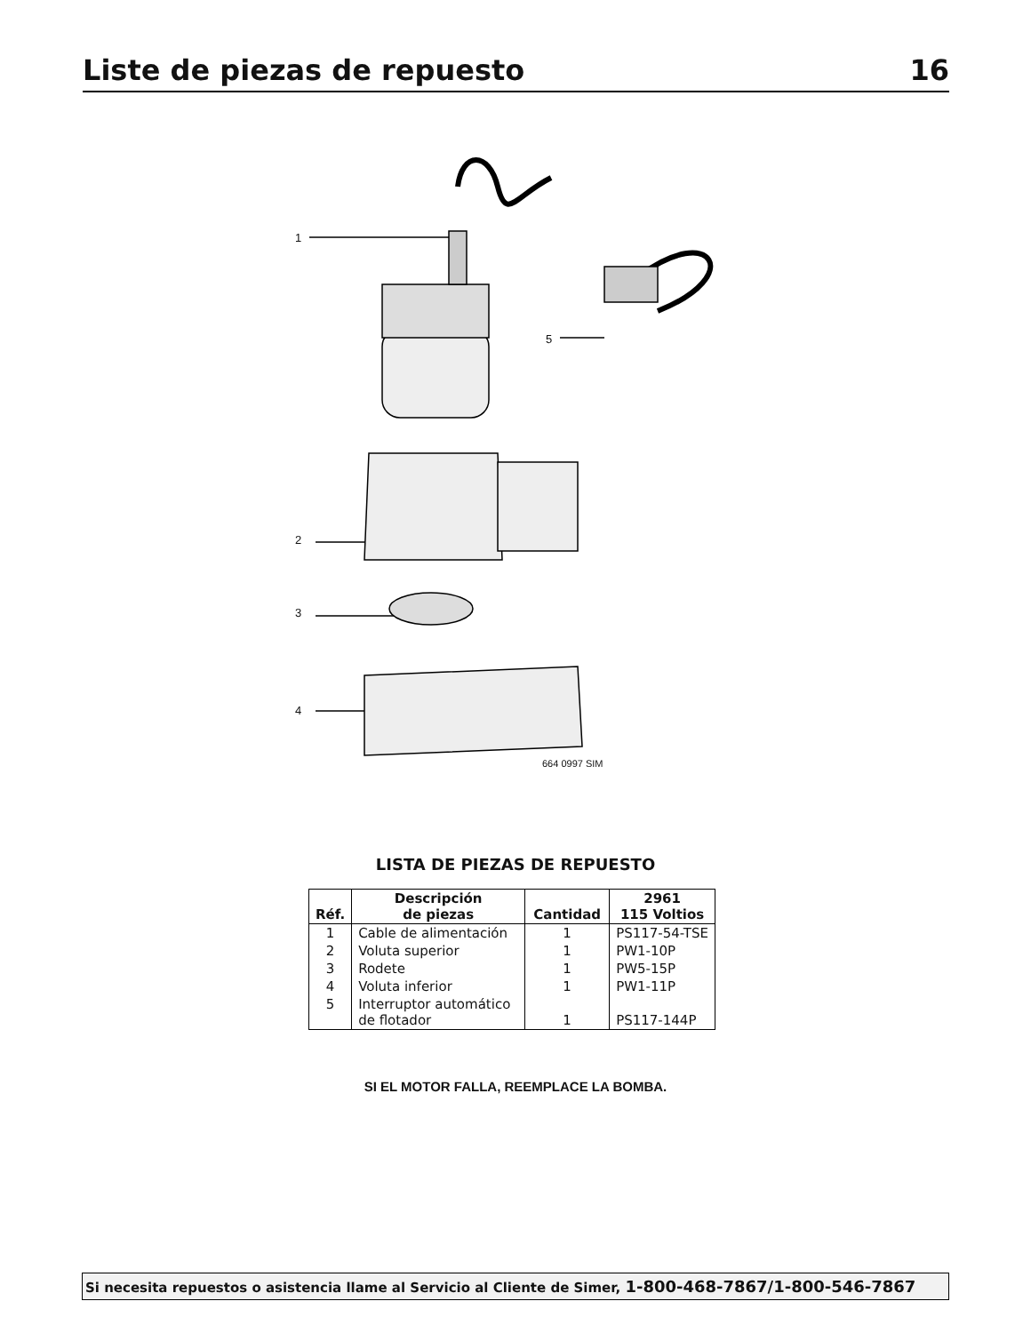Liste de piezas de repuesto 16
1
2
3
4
5
664 0997 SIM
LISTA DE PIEZAS DE REPUESTO
| Réf. | Descripción de piezas | Cantidad | 2961 115 Voltios |
| --- | --- | --- | --- |
| 1 | Cable de alimentación | 1 | PS117-54-TSE |
| 2 | Voluta superior | 1 | PW1-10P |
| 3 | Rodete | 1 | PW5-15P |
| 4 | Voluta inferior | 1 | PW1-11P |
| 5 | Interruptor automático de flotador | 1 | PS117-144P |
SI EL MOTOR FALLA, REEMPLACE LA BOMBA.
Si necesita repuestos o asistencia llame al Servicio al Cliente de Simer, 1-800-468-7867/1-800-546-7867